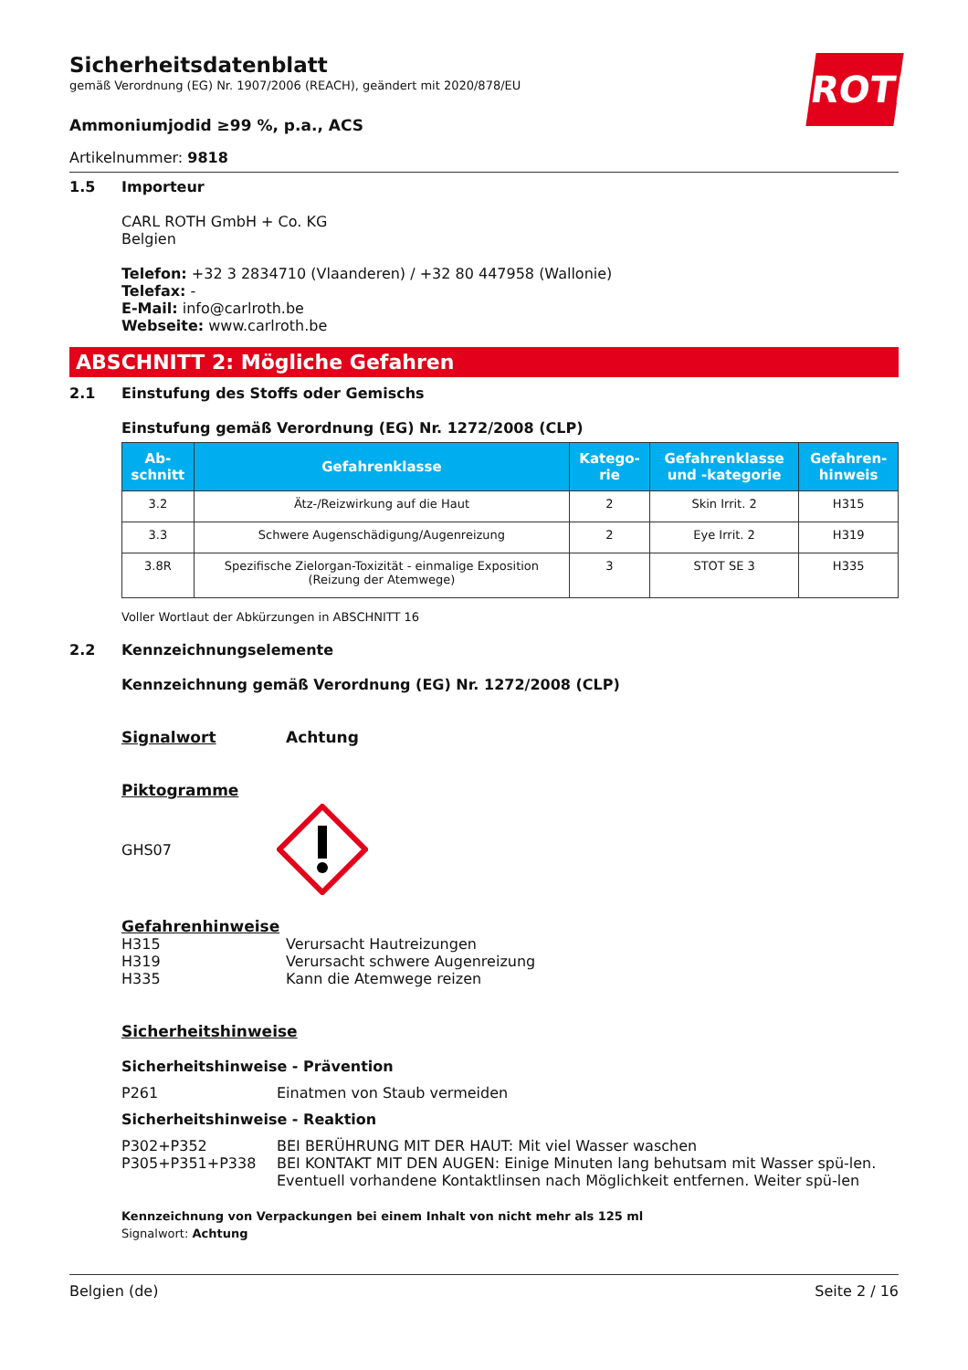ROTH
Sicherheitsdatenblatt
gemäß Verordnung (EG) Nr. 1907/2006 (REACH), geändert mit 2020/878/EU
Ammoniumjodid ≥99 %, p.a., ACS
Artikelnummer: 9818
1.5 Importeur
CARL ROTH GmbH + Co. KG
Belgien
Telefon: +32 3 2834710 (Vlaanderen) / +32 80 447958 (Wallonie)
Telefax: -
E-Mail: info@carlroth.be
Webseite: www.carlroth.be
ABSCHNITT 2: Mögliche Gefahren
2.1 Einstufung des Stoffs oder Gemischs
Einstufung gemäß Verordnung (EG) Nr. 1272/2008 (CLP)
| Ab- schnitt | Gefahrenklasse | Katego- rie | Gefahrenklasse und -kategorie | Gefahren- hinweis |
| --- | --- | --- | --- | --- |
| 3.2 | Ätz-/Reizwirkung auf die Haut | 2 | Skin Irrit. 2 | H315 |
| 3.3 | Schwere Augenschädigung/Augenreizung | 2 | Eye Irrit. 2 | H319 |
| 3.8R | Spezifische Zielorgan-Toxizität - einmalige Exposition (Reizung der Atemwege) | 3 | STOT SE 3 | H335 |
Voller Wortlaut der Abkürzungen in ABSCHNITT 16
2.2 Kennzeichnungselemente
Kennzeichnung gemäß Verordnung (EG) Nr. 1272/2008 (CLP)
Signalwort Achtung
Piktogramme
GHS07
Gefahrenhinweise
H315
Verursacht Hautreizungen
H319
Verursacht schwere Augenreizung
H335
Kann die Atemwege reizen
Sicherheitshinweise
Sicherheitshinweise - Prävention
P261
Einatmen von Staub vermeiden
Sicherheitshinweise - Reaktion
P302+P352 BEI BERÜHRUNG MIT DER HAUT: Mit viel Wasser waschen
P305+P351+P338 BEI KONTAKT MIT DEN AUGEN: Einige Minuten lang behutsam mit Wasser spü-len. Eventuell vorhandene Kontaktlinsen nach Möglichkeit entfernen. Weiter spü-len
Kennzeichnung von Verpackungen bei einem Inhalt von nicht mehr als 125 ml
Signalwort: Achtung
Belgien (de) Seite 2 / 16